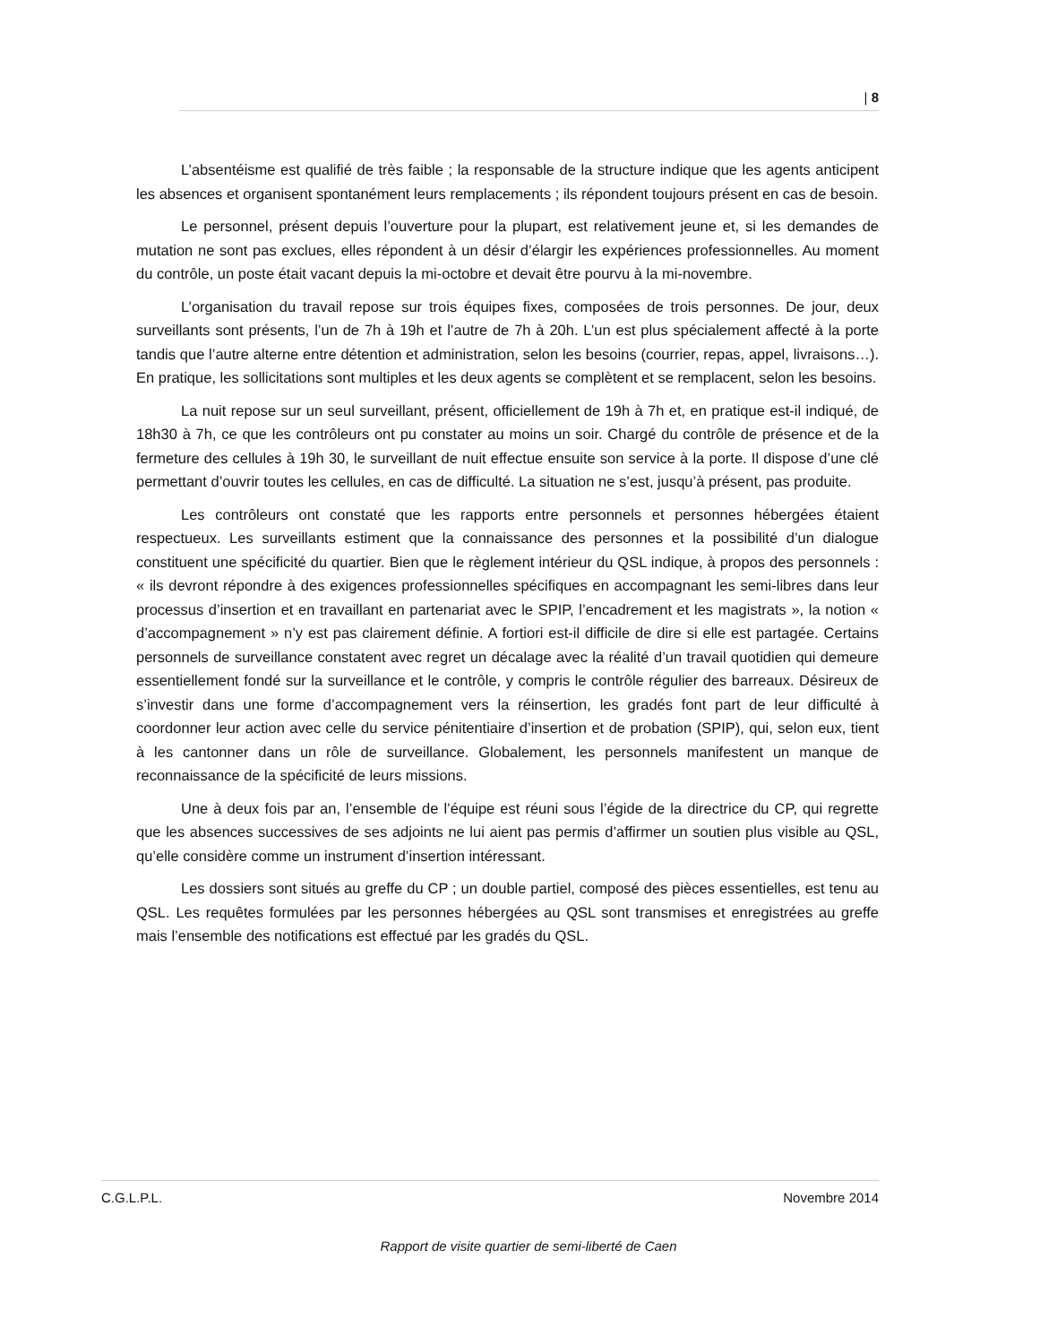| 8
L’absentéisme est qualifié de très faible ; la responsable de la structure indique que les agents anticipent les absences et organisent spontanément leurs remplacements ; ils répondent toujours présent en cas de besoin.
Le personnel, présent depuis l’ouverture pour la plupart, est relativement jeune et, si les demandes de mutation ne sont pas exclues, elles répondent à un désir d’élargir les expériences professionnelles. Au moment du contrôle, un poste était vacant depuis la mi-octobre et devait être pourvu à la mi-novembre.
L’organisation du travail repose sur trois équipes fixes, composées de trois personnes. De jour, deux surveillants sont présents, l’un de 7h à 19h et l’autre de 7h à 20h. L’un est plus spécialement affecté à la porte tandis que l’autre alterne entre détention et administration, selon les besoins (courrier, repas, appel, livraisons…). En pratique, les sollicitations sont multiples et les deux agents se complètent et se remplacent, selon les besoins.
La nuit repose sur un seul surveillant, présent, officiellement de 19h à 7h et, en pratique est-il indiqué, de 18h30 à 7h, ce que les contrôleurs ont pu constater au moins un soir. Chargé du contrôle de présence et de la fermeture des cellules à 19h 30, le surveillant de nuit effectue ensuite son service à la porte. Il dispose d’une clé permettant d’ouvrir toutes les cellules, en cas de difficulté. La situation ne s’est, jusqu’à présent, pas produite.
Les contrôleurs ont constaté que les rapports entre personnels et personnes hébergées étaient respectueux. Les surveillants estiment que la connaissance des personnes et la possibilité d’un dialogue constituent une spécificité du quartier. Bien que le règlement intérieur du QSL indique, à propos des personnels : « ils devront répondre à des exigences professionnelles spécifiques en accompagnant les semi-libres dans leur processus d’insertion et en travaillant en partenariat avec le SPIP, l’encadrement et les magistrats », la notion « d’accompagnement » n’y est pas clairement définie. A fortiori est-il difficile de dire si elle est partagée. Certains personnels de surveillance constatent avec regret un décalage avec la réalité d’un travail quotidien qui demeure essentiellement fondé sur la surveillance et le contrôle, y compris le contrôle régulier des barreaux. Désireux de s’investir dans une forme d’accompagnement vers la réinsertion, les gradés font part de leur difficulté à coordonner leur action avec celle du service pénitentiaire d’insertion et de probation (SPIP), qui, selon eux, tient à les cantonner dans un rôle de surveillance. Globalement, les personnels manifestent un manque de reconnaissance de la spécificité de leurs missions.
Une à deux fois par an, l’ensemble de l’équipe est réuni sous l’égide de la directrice du CP, qui regrette que les absences successives de ses adjoints ne lui aient pas permis d’affirmer un soutien plus visible au QSL, qu’elle considère comme un instrument d’insertion intéressant.
Les dossiers sont situés au greffe du CP ; un double partiel, composé des pièces essentielles, est tenu au QSL. Les requêtes formulées par les personnes hébergées au QSL sont transmises et enregistrées au greffe mais l’ensemble des notifications est effectué par les gradés du QSL.
C.G.L.P.L. Novembre 2014
Rapport de visite quartier de semi-liberté de Caen